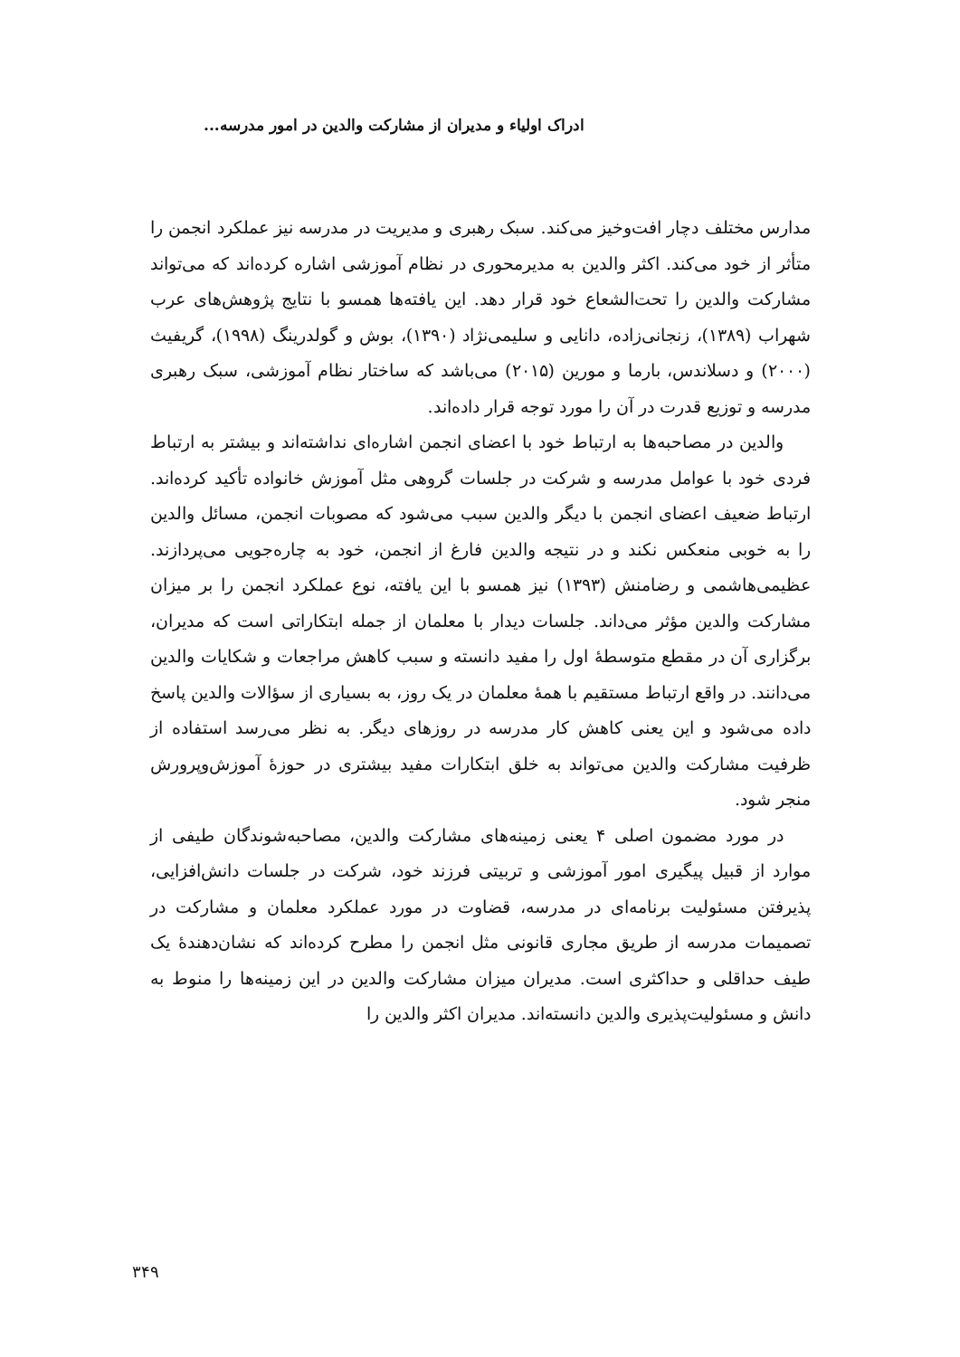ادراک اولیاء و مدیران از مشارکت والدین در امور مدرسه...
مدارس مختلف دچار افت‌وخیز می‌کند. سبک رهبری و مدیریت در مدرسه نیز عملکرد انجمن را متأثر از خود می‌کند. اکثر والدین به مدیرمحوری در نظام آموزشی اشاره کرده‌اند که می‌تواند مشارکت والدین را تحت‌الشعاع خود قرار دهد. این یافته‌ها همسو با نتایج پژوهش‌های عرب شهراب (۱۳۸۹)، زنجانی‌زاده، دانایی و سلیمی‌نژاد (۱۳۹۰)، بوش و گولدرینگ (۱۹۹۸)، گریفیث (۲۰۰۰) و دسلاندس، بارما و مورین (۲۰۱۵) می‌باشد که ساختار نظام آموزشی، سبک رهبری مدرسه و توزیع قدرت در آن را مورد توجه قرار داده‌اند.
والدین در مصاحبه‌ها به ارتباط خود با اعضای انجمن اشاره‌ای نداشته‌اند و بیشتر به ارتباط فردی خود با عوامل مدرسه و شرکت در جلسات گروهی مثل آموزش خانواده تأکید کرده‌اند. ارتباط ضعیف اعضای انجمن با دیگر والدین سبب می‌شود که مصوبات انجمن، مسائل والدین را به خوبی منعکس نکند و در نتیجه والدین فارغ از انجمن، خود به چاره‌جویی می‌پردازند. عظیمی‌هاشمی و رضامنش (۱۳۹۳) نیز همسو با این یافته، نوع عملکرد انجمن را بر میزان مشارکت والدین مؤثر می‌داند. جلسات دیدار با معلمان از جمله ابتکاراتی است که مدیران، برگزاری آن در مقطع متوسطهٔ اول را مفید دانسته و سبب کاهش مراجعات و شکایات والدین می‌دانند. در واقع ارتباط مستقیم با همهٔ معلمان در یک روز، به بسیاری از سؤالات والدین پاسخ داده می‌شود و این یعنی کاهش کار مدرسه در روزهای دیگر. به نظر می‌رسد استفاده از ظرفیت مشارکت والدین می‌تواند به خلق ابتکارات مفید بیشتری در حوزهٔ آموزش‌وپرورش منجر شود.
در مورد مضمون اصلی ۴ یعنی زمینه‌های مشارکت والدین، مصاحبه‌شوندگان طیفی از موارد از قبیل پیگیری امور آموزشی و تربیتی فرزند خود، شرکت در جلسات دانش‌افزایی، پذیرفتن مسئولیت برنامه‌ای در مدرسه، قضاوت در مورد عملکرد معلمان و مشارکت در تصمیمات مدرسه از طریق مجاری قانونی مثل انجمن را مطرح کرده‌اند که نشان‌دهندهٔ یک طیف حداقلی و حداکثری است. مدیران میزان مشارکت والدین در این زمینه‌ها را منوط به دانش و مسئولیت‌پذیری والدین دانسته‌اند. مدیران اکثر والدین را
۳۴۹